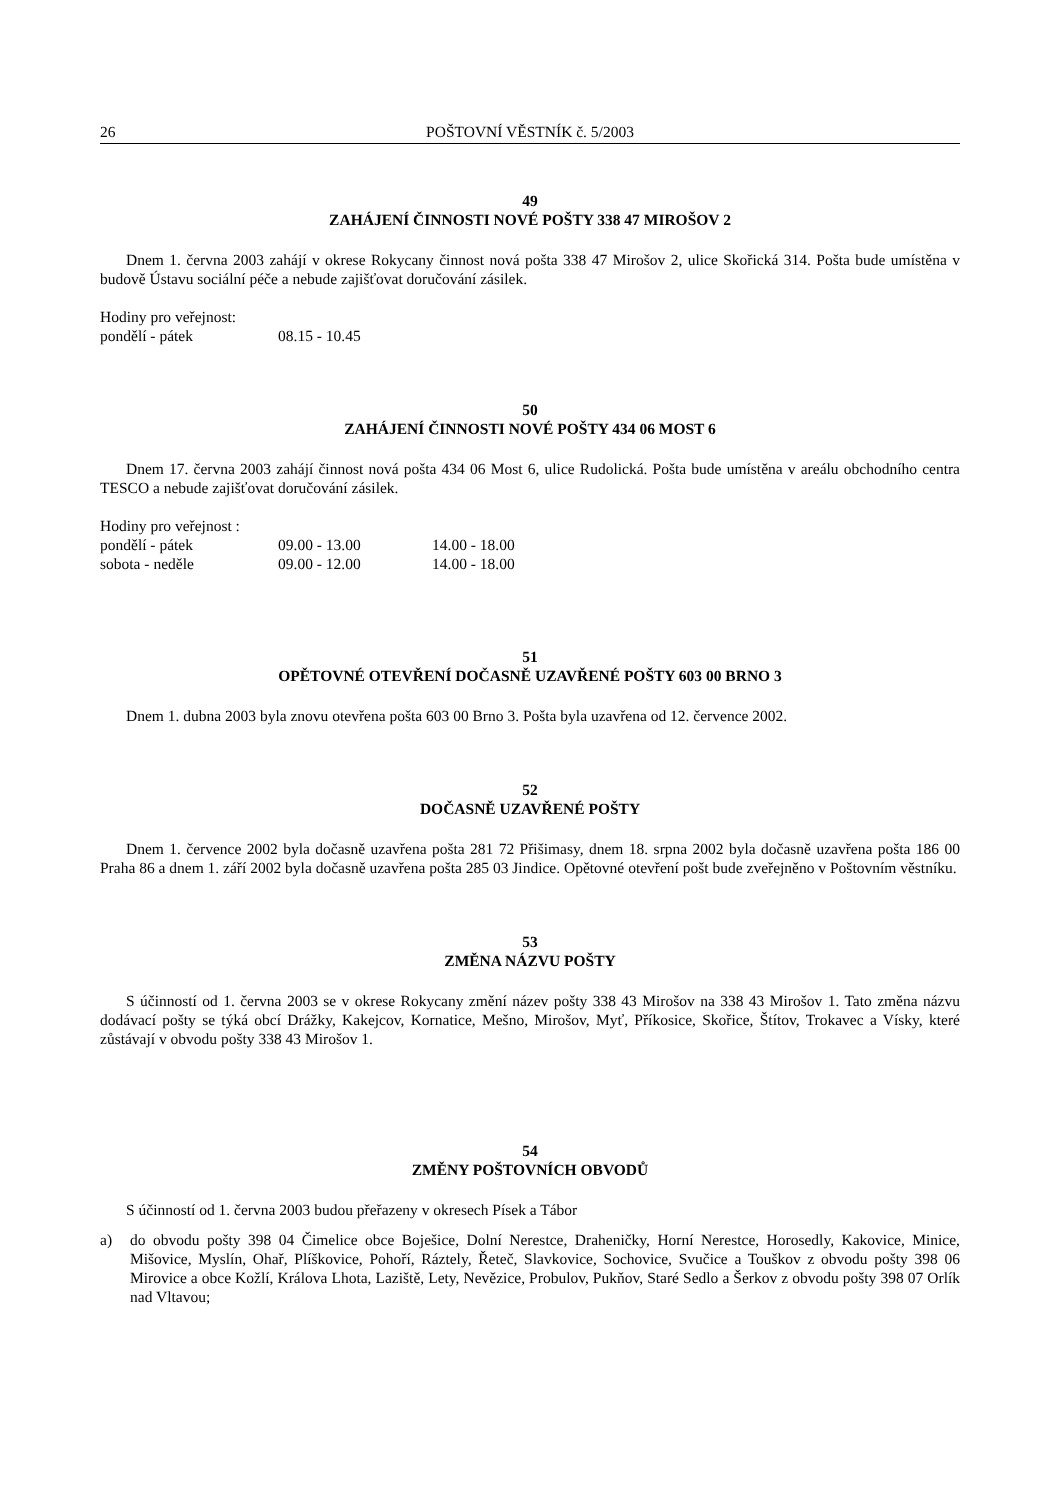26 POŠTOVNÍ VĚSTNÍK č. 5/2003
49
ZAHÁJENÍ ČINNOSTI NOVÉ POŠTY 338 47 MIROŠOV 2
Dnem 1. června 2003 zahájí v okrese Rokycany činnost nová pošta 338 47 Mirošov 2, ulice Skořická 314. Pošta bude umístěna v budově Ústavu sociální péče a nebude zajišťovat doručování zásilek.
Hodiny pro veřejnost:
| pondělí - pátek | 08.15 - 10.45 |
50
ZAHÁJENÍ ČINNOSTI NOVÉ POŠTY 434 06 MOST 6
Dnem 17. června 2003 zahájí činnost nová pošta 434 06 Most 6, ulice Rudolická. Pošta bude umístěna v areálu obchodního centra TESCO a nebude zajišťovat doručování zásilek.
Hodiny pro veřejnost :
| pondělí - pátek | 09.00 - 13.00 | 14.00 - 18.00 |
| sobota - neděle | 09.00 - 12.00 | 14.00 - 18.00 |
51
OPĚTOVNÉ OTEVŘENÍ DOČASNĚ UZAVŘENÉ POŠTY 603 00 BRNO 3
Dnem 1. dubna 2003 byla znovu otevřena pošta 603 00 Brno 3. Pošta byla uzavřena od 12. července 2002.
52
DOČASNĚ UZAVŘENÉ POŠTY
Dnem 1. července 2002 byla dočasně uzavřena pošta 281 72 Přišimasy, dnem 18. srpna 2002 byla dočasně uzavřena pošta 186 00 Praha 86 a dnem 1. září 2002 byla dočasně uzavřena pošta 285 03 Jindice. Opětovné otevření pošt bude zveřejněno v Poštovním věstníku.
53
ZMĚNA NÁZVU POŠTY
S účinností od 1. června 2003 se v okrese Rokycany změní název pošty 338 43 Mirošov na 338 43 Mirošov 1. Tato změna názvu dodávací pošty se týká obcí Drážky, Kakejcov, Kornatice, Mešno, Mirošov, Myť, Příkosice, Skořice, Štítov, Trokavec a Vísky, které zůstávají v obvodu pošty 338 43 Mirošov 1.
54
ZMĚNY POŠTOVNÍCH OBVODŮ
S účinností od 1. června 2003 budou přeřazeny v okresech Písek a Tábor
a) do obvodu pošty 398 04 Čimelice obce Boješice, Dolní Nerestce, Draheničky, Horní Nerestce, Horosedly, Kakovice, Minice, Mišovice, Myslín, Ohař, Plíškovice, Pohoří, Ráztely, Řeteč, Slavkovice, Sochovice, Svučice a Touškov z obvodu pošty 398 06 Mirovice a obce Kožlí, Králova Lhota, Laziště, Lety, Nevězice, Probulov, Pukňov, Staré Sedlo a Šerkov z obvodu pošty 398 07 Orlík nad Vltavou;